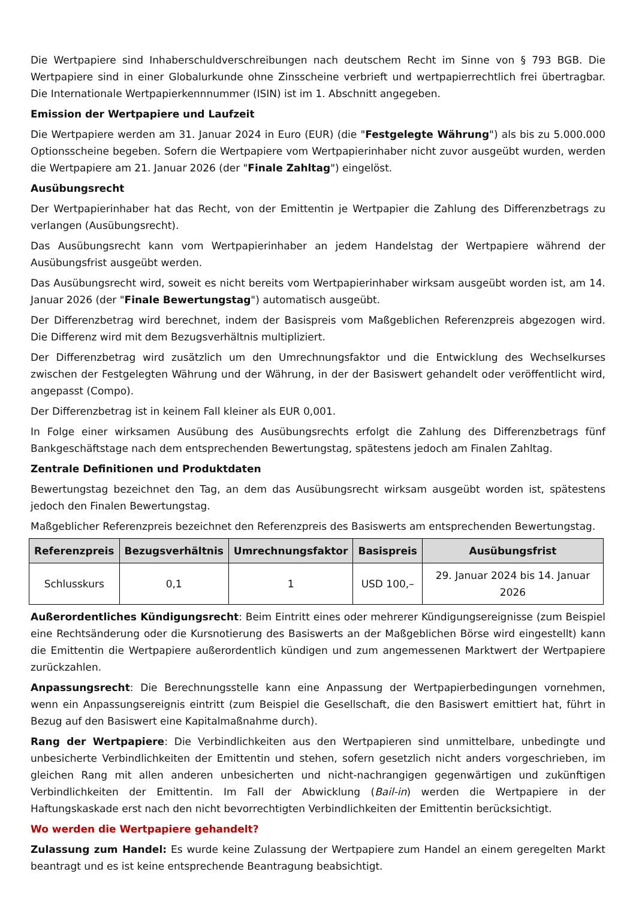Die Wertpapiere sind Inhaberschuldverschreibungen nach deutschem Recht im Sinne von § 793 BGB. Die Wertpapiere sind in einer Globalurkunde ohne Zinsscheine verbrieft und wertpapierrechtlich frei übertragbar. Die Internationale Wertpapierkennnummer (ISIN) ist im 1. Abschnitt angegeben.
Emission der Wertpapiere und Laufzeit
Die Wertpapiere werden am 31. Januar 2024 in Euro (EUR) (die "Festgelegte Währung") als bis zu 5.000.000 Optionsscheine begeben. Sofern die Wertpapiere vom Wertpapierinhaber nicht zuvor ausgeübt wurden, werden die Wertpapiere am 21. Januar 2026 (der "Finale Zahltag") eingelöst.
Ausübungsrecht
Der Wertpapierinhaber hat das Recht, von der Emittentin je Wertpapier die Zahlung des Differenzbetrags zu verlangen (Ausübungsrecht).
Das Ausübungsrecht kann vom Wertpapierinhaber an jedem Handelstag der Wertpapiere während der Ausübungsfrist ausgeübt werden.
Das Ausübungsrecht wird, soweit es nicht bereits vom Wertpapierinhaber wirksam ausgeübt worden ist, am 14. Januar 2026 (der "Finale Bewertungstag") automatisch ausgeübt.
Der Differenzbetrag wird berechnet, indem der Basispreis vom Maßgeblichen Referenzpreis abgezogen wird. Die Differenz wird mit dem Bezugsverhältnis multipliziert.
Der Differenzbetrag wird zusätzlich um den Umrechnungsfaktor und die Entwicklung des Wechselkurses zwischen der Festgelegten Währung und der Währung, in der der Basiswert gehandelt oder veröffentlicht wird, angepasst (Compo).
Der Differenzbetrag ist in keinem Fall kleiner als EUR 0,001.
In Folge einer wirksamen Ausübung des Ausübungsrechts erfolgt die Zahlung des Differenzbetrags fünf Bankgeschäftstage nach dem entsprechenden Bewertungstag, spätestens jedoch am Finalen Zahltag.
Zentrale Definitionen und Produktdaten
Bewertungstag bezeichnet den Tag, an dem das Ausübungsrecht wirksam ausgeübt worden ist, spätestens jedoch den Finalen Bewertungstag.
Maßgeblicher Referenzpreis bezeichnet den Referenzpreis des Basiswerts am entsprechenden Bewertungstag.
| Referenzpreis | Bezugsverhältnis | Umrechnungsfaktor | Basispreis | Ausübungsfrist |
| --- | --- | --- | --- | --- |
| Schlusskurs | 0,1 | 1 | USD 100,– | 29. Januar 2024 bis 14. Januar 2026 |
Außerordentliches Kündigungsrecht: Beim Eintritt eines oder mehrerer Kündigungsereignisse (zum Beispiel eine Rechtsänderung oder die Kursnotierung des Basiswerts an der Maßgeblichen Börse wird eingestellt) kann die Emittentin die Wertpapiere außerordentlich kündigen und zum angemessenen Marktwert der Wertpapiere zurückzahlen.
Anpassungsrecht: Die Berechnungsstelle kann eine Anpassung der Wertpapierbedingungen vornehmen, wenn ein Anpassungsereignis eintritt (zum Beispiel die Gesellschaft, die den Basiswert emittiert hat, führt in Bezug auf den Basiswert eine Kapitalmaßnahme durch).
Rang der Wertpapiere: Die Verbindlichkeiten aus den Wertpapieren sind unmittelbare, unbedingte und unbesicherte Verbindlichkeiten der Emittentin und stehen, sofern gesetzlich nicht anders vorgeschrieben, im gleichen Rang mit allen anderen unbesicherten und nicht-nachrangigen gegenwärtigen und zukünftigen Verbindlichkeiten der Emittentin. Im Fall der Abwicklung (Bail-in) werden die Wertpapiere in der Haftungskaskade erst nach den nicht bevorrechtigten Verbindlichkeiten der Emittentin berücksichtigt.
Wo werden die Wertpapiere gehandelt?
Zulassung zum Handel: Es wurde keine Zulassung der Wertpapiere zum Handel an einem geregelten Markt beantragt und es ist keine entsprechende Beantragung beabsichtigt.